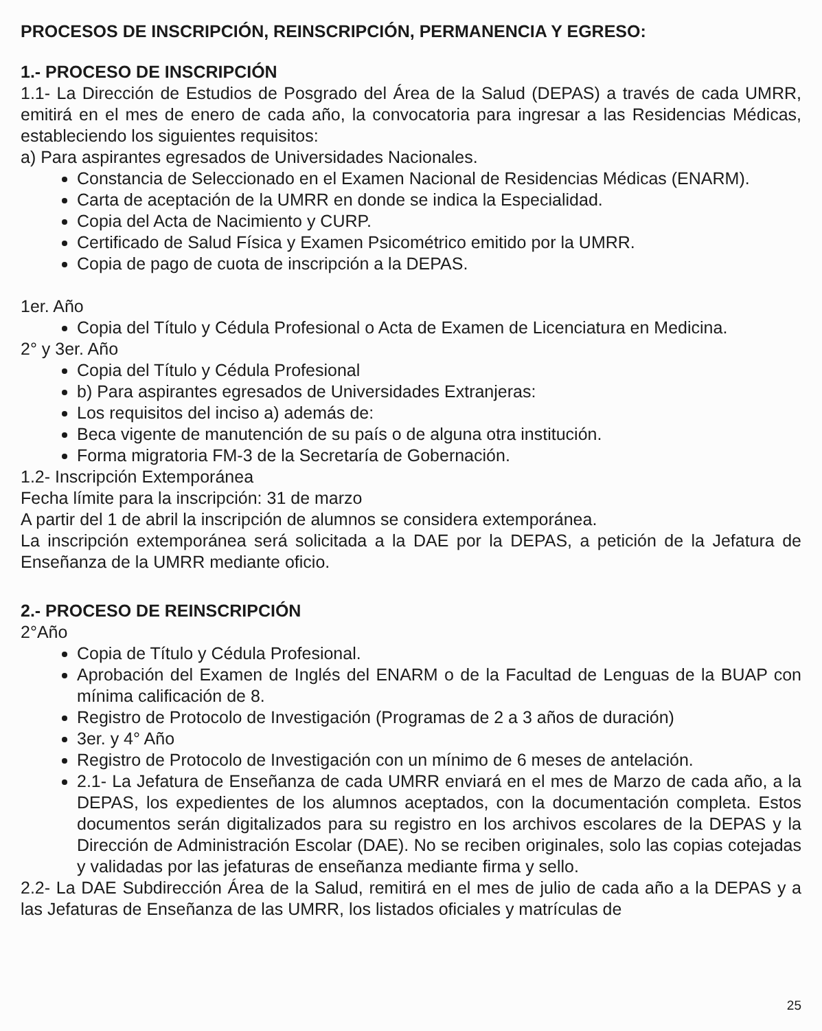PROCESOS DE INSCRIPCIÓN, REINSCRIPCIÓN, PERMANENCIA Y EGRESO:
1.- PROCESO DE INSCRIPCIÓN
1.1- La Dirección de Estudios de Posgrado del Área de la Salud (DEPAS) a través de cada UMRR, emitirá en el mes de enero de cada año, la convocatoria para ingresar a las Residencias Médicas, estableciendo los siguientes requisitos:
a) Para aspirantes egresados de Universidades Nacionales.
Constancia de Seleccionado en el Examen Nacional de Residencias Médicas (ENARM).
Carta de aceptación de la UMRR en donde se indica la Especialidad.
Copia del Acta de Nacimiento y CURP.
Certificado de Salud Física y Examen Psicométrico emitido por la UMRR.
Copia de pago de cuota de inscripción a la DEPAS.
1er. Año
Copia del Título y Cédula Profesional o Acta de Examen de Licenciatura en Medicina.
2° y 3er. Año
Copia del Título y Cédula Profesional
b) Para aspirantes egresados de Universidades Extranjeras:
Los requisitos del inciso a) además de:
Beca vigente de manutención de su país o de alguna otra institución.
Forma migratoria FM-3 de la Secretaría de Gobernación.
1.2- Inscripción Extemporánea
Fecha límite para la inscripción: 31 de marzo
A partir del 1 de abril la inscripción de alumnos se considera extemporánea.
La inscripción extemporánea será solicitada a la DAE por la DEPAS, a petición de la Jefatura de Enseñanza de la UMRR mediante oficio.
2.- PROCESO DE REINSCRIPCIÓN
2°Año
Copia de Título y Cédula Profesional.
Aprobación del Examen de Inglés del ENARM o de la Facultad de Lenguas de la BUAP con mínima calificación de 8.
Registro de Protocolo de Investigación (Programas de 2 a 3 años de duración)
3er. y 4° Año
Registro de Protocolo de Investigación con un mínimo de 6 meses de antelación.
2.1- La Jefatura de Enseñanza de cada UMRR enviará en el mes de Marzo de cada año, a la DEPAS, los expedientes de los alumnos aceptados, con la documentación completa. Estos documentos serán digitalizados para su registro en los archivos escolares de la DEPAS y la Dirección de Administración Escolar (DAE). No se reciben originales, solo las copias cotejadas y validadas por las jefaturas de enseñanza mediante firma y sello.
2.2- La DAE Subdirección Área de la Salud, remitirá en el mes de julio de cada año a la DEPAS y a las Jefaturas de Enseñanza de las UMRR, los listados oficiales y matrículas de
25